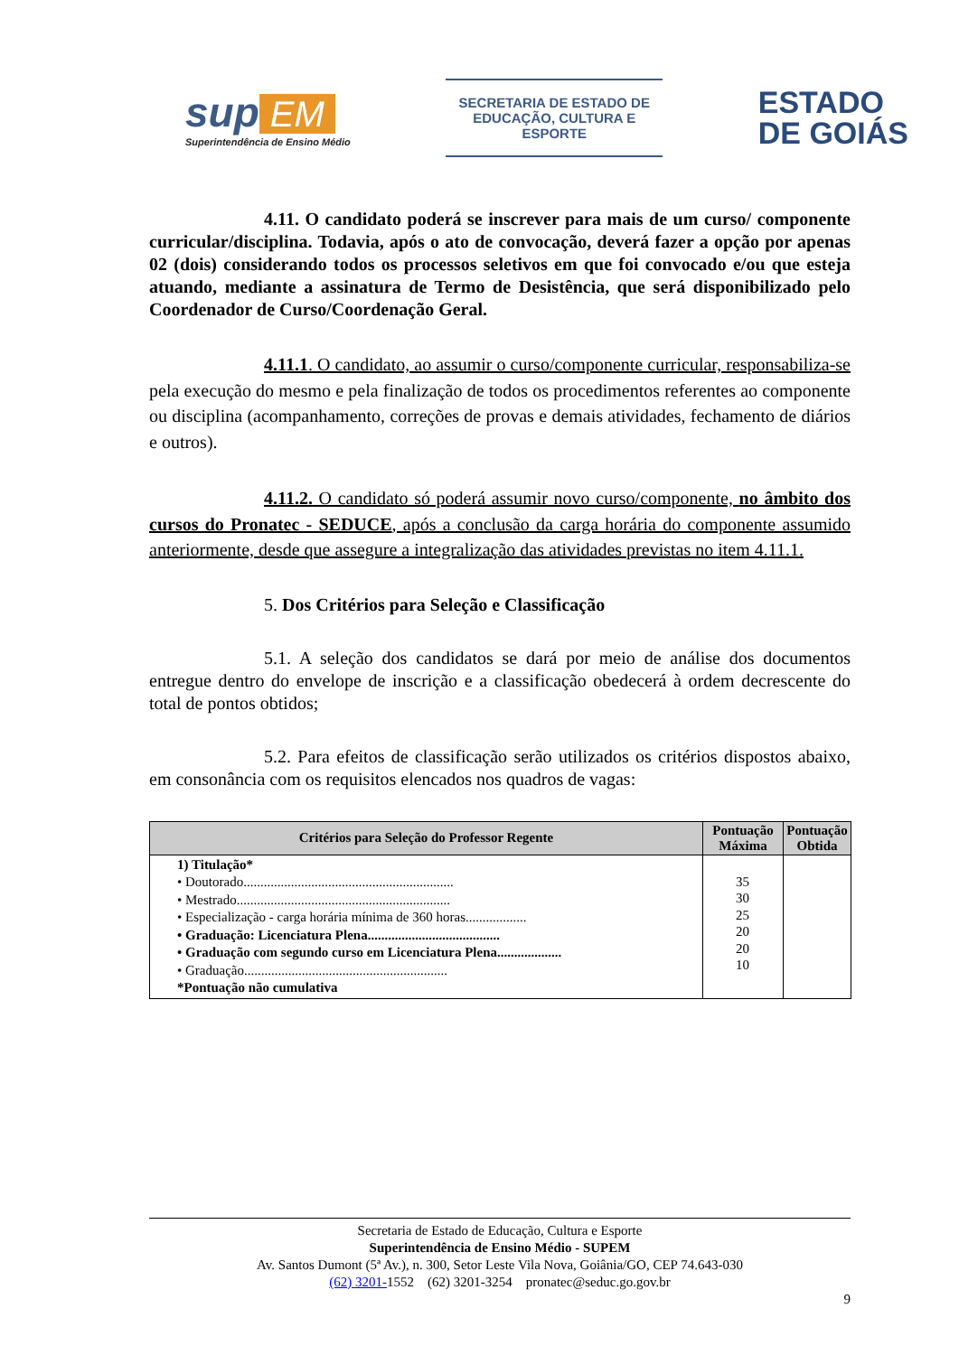sup EM
Superintendência de Ensino Médio
SECRETARIA DE ESTADO DE
EDUCAÇÃO, CULTURA E ESPORTE
ESTADO
DE GOIÁS
4.11. O candidato poderá se inscrever para mais de um curso/ componente curricular/disciplina. Todavia, após o ato de convocação, deverá fazer a opção por apenas 02 (dois) considerando todos os processos seletivos em que foi convocado e/ou que esteja atuando, mediante a assinatura de Termo de Desistência, que será disponibilizado pelo Coordenador de Curso/Coordenação Geral.
4.11.1. O candidato, ao assumir o curso/componente curricular, responsabiliza-se pela execução do mesmo e pela finalização de todos os procedimentos referentes ao componente ou disciplina (acompanhamento, correções de provas e demais atividades, fechamento de diários e outros).
4.11.2. O candidato só poderá assumir novo curso/componente, no âmbito dos cursos do Pronatec - SEDUCE, após a conclusão da carga horária do componente assumido anteriormente, desde que assegure a integralização das atividades previstas no item 4.11.1.
5. Dos Critérios para Seleção e Classificação
5.1. A seleção dos candidatos se dará por meio de análise dos documentos entregue dentro do envelope de inscrição e a classificação obedecerá à ordem decrescente do total de pontos obtidos;
5.2. Para efeitos de classificação serão utilizados os critérios dispostos abaixo, em consonância com os requisitos elencados nos quadros de vagas:
| Critérios para Seleção do Professor Regente | Pontuação Máxima | Pontuação Obtida |
| --- | --- | --- |
| 1) Titulação* • Doutorado.............................................................. • Mestrado............................................................... • Especialização - carga horária mínima de 360 horas.................. • Graduação: Licenciatura Plena....................................... • Graduação com segundo curso em Licenciatura Plena................... • Graduação............................................................ *Pontuação não cumulativa | 35 30 25 20 20 10 | |
Secretaria de Estado de Educação, Cultura e Esporte
Superintendência de Ensino Médio - SUPEM
Av. Santos Dumont (5ª Av.), n. 300, Setor Leste Vila Nova, Goiânia/GO, CEP 74.643-030
(62) 3201-1552 (62) 3201-3254 pronatec@seduc.go.gov.br
9